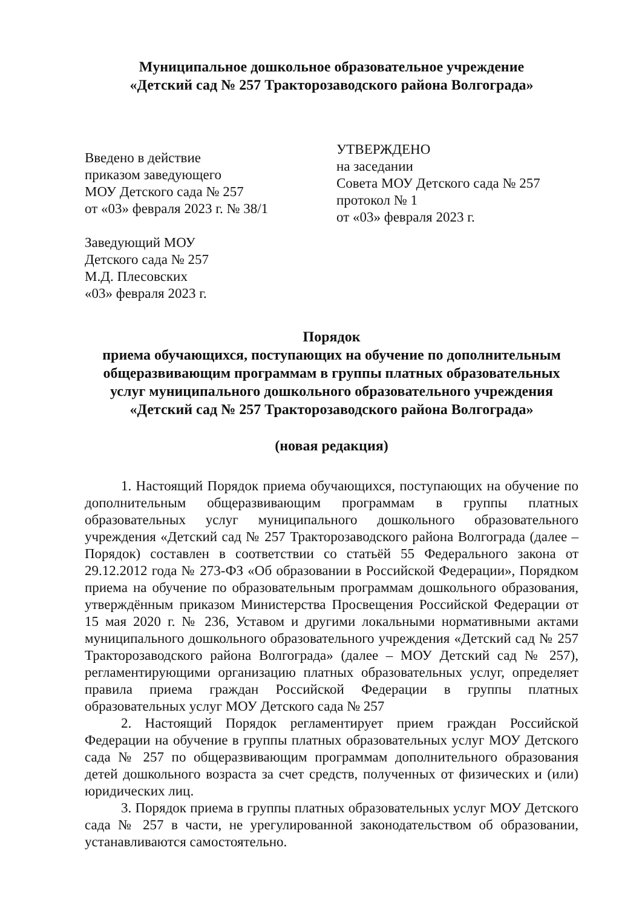Муниципальное дошкольное образовательное учреждение
«Детский сад № 257 Тракторозаводского района Волгограда»
Введено в действие
приказом заведующего
МОУ Детского сада № 257
от «03» февраля 2023 г. № 38/1
Заведующий МОУ
Детского сада № 257
М.Д. Плесовских
«03» февраля 2023 г.
УТВЕРЖДЕНО
на заседании
Совета МОУ Детского сада № 257
протокол № 1
от «03» февраля 2023 г.
Порядок
приема обучающихся, поступающих на обучение по дополнительным общеразвивающим программам в группы платных образовательных услуг муниципального дошкольного образовательного учреждения «Детский сад № 257 Тракторозаводского района Волгограда»
(новая редакция)
1. Настоящий Порядок приема обучающихся, поступающих на обучение по дополнительным общеразвивающим программам в группы платных образовательных услуг муниципального дошкольного образовательного учреждения «Детский сад № 257 Тракторозаводского района Волгограда (далее – Порядок) составлен в соответствии со статьёй 55 Федерального закона от 29.12.2012 года № 273-ФЗ «Об образовании в Российской Федерации», Порядком приема на обучение по образовательным программам дошкольного образования, утверждённым приказом Министерства Просвещения Российской Федерации от 15 мая 2020 г. № 236, Уставом и другими локальными нормативными актами муниципального дошкольного образовательного учреждения «Детский сад № 257 Тракторозаводского района Волгограда» (далее – МОУ Детский сад № 257), регламентирующими организацию платных образовательных услуг, определяет правила приема граждан Российской Федерации в группы платных образовательных услуг МОУ Детского сада № 257
2. Настоящий Порядок регламентирует прием граждан Российской Федерации на обучение в группы платных образовательных услуг МОУ Детского сада № 257 по общеразвивающим программам дополнительного образования детей дошкольного возраста за счет средств, полученных от физических и (или) юридических лиц.
3. Порядок приема в группы платных образовательных услуг МОУ Детского сада № 257 в части, не урегулированной законодательством об образовании, устанавливаются самостоятельно.